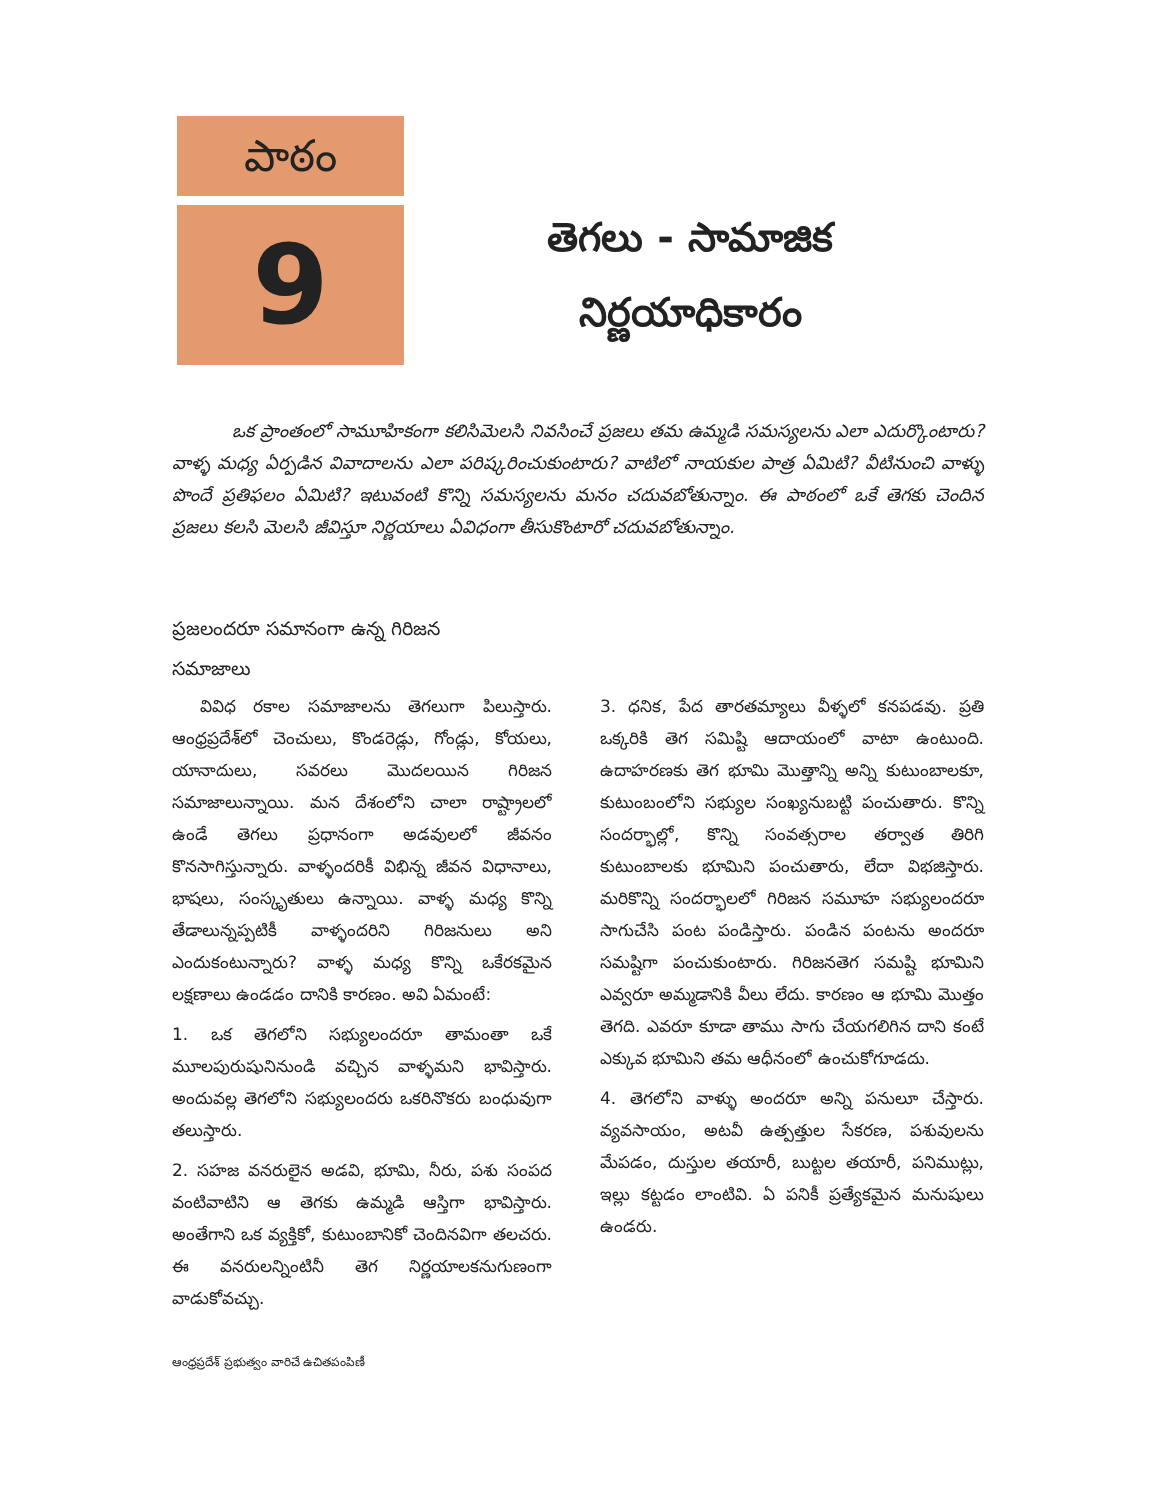పాఠం
9
తెగలు - సామాజిక
నిర్ణయాధికారం
ఒక ప్రాంతంలో సామూహికంగా కలిసిమెలసి నివసించే ప్రజలు తమ ఉమ్మడి సమస్యలను ఎలా ఎదుర్కొంటారు? వాళ్ళ మధ్య ఏర్పడిన వివాదాలను ఎలా పరిష్కరించుకుంటారు? వాటిలో నాయకుల పాత్ర ఏమిటి? వీటినుంచి వాళ్ళు పొందే ప్రతిఫలం ఏమిటి? ఇటువంటి కొన్ని సమస్యలను మనం చదువబోతున్నాం. ఈ పాఠంలో ఒకే తెగకు చెందిన ప్రజలు కలసి మెలసి జీవిస్తూ నిర్ణయాలు ఏవిధంగా తీసుకొంటారో చదువబోతున్నాం.
ప్రజలందరూ సమానంగా ఉన్న గిరిజన
సమాజాలు
వివిధ రకాల సమాజాలను తెగలుగా పిలుస్తారు. ఆంధ్రప్రదేశ్‌లో చెంచులు, కొండరెడ్లు, గోండ్లు, కోయలు, యానాదులు, సవరలు మొదలయిన గిరిజన సమాజాలున్నాయి. మన దేశంలోని చాలా రాష్ట్రాలలో ఉండే తెగలు ప్రధానంగా అడవులలో జీవనం కొనసాగిస్తున్నారు. వాళ్ళందరికీ విభిన్న జీవన విధానాలు, భాషలు, సంస్కృతులు ఉన్నాయి. వాళ్ళ మధ్య కొన్ని తేడాలున్నప్పటికీ వాళ్ళందరిని గిరిజనులు అని ఎందుకంటున్నారు? వాళ్ళ మధ్య కొన్ని ఒకేరకమైన లక్షణాలు ఉండడం దానికి కారణం. అవి ఏమంటే:
1. ఒక తెగలోని సభ్యులందరూ తామంతా ఒకే మూలపురుషునినుండి వచ్చిన వాళ్ళమని భావిస్తారు. అందువల్ల తెగలోని సభ్యులందరు ఒకరినొకరు బంధువుగా తలుస్తారు.
2. సహజ వనరులైన అడవి, భూమి, నీరు, పశు సంపద వంటివాటిని ఆ తెగకు ఉమ్మడి ఆస్తిగా భావిస్తారు. అంతేగాని ఒక వ్యక్తికో, కుటుంబానికో చెందినవిగా తలచరు. ఈ వనరులన్నింటినీ తెగ నిర్ణయాలకనుగుణంగా వాడుకోవచ్చు.
3. ధనిక, పేద తారతమ్యాలు వీళ్ళలో కనపడవు. ప్రతి ఒక్కరికి తెగ సమిష్టి ఆదాయంలో వాటా ఉంటుంది. ఉదాహరణకు తెగ భూమి మొత్తాన్ని అన్ని కుటుంబాలకూ, కుటుంబంలోని సభ్యుల సంఖ్యనుబట్టి పంచుతారు. కొన్ని సందర్భాల్లో, కొన్ని సంవత్సరాల తర్వాత తిరిగి కుటుంబాలకు భూమిని పంచుతారు, లేదా విభజిస్తారు. మరికొన్ని సందర్భాలలో గిరిజన సమూహ సభ్యులందరూ సాగుచేసి పంట పండిస్తారు. పండిన పంటను అందరూ సమష్టిగా పంచుకుంటారు. గిరిజనతెగ సమష్టి భూమిని ఎవ్వరూ అమ్మడానికి వీలు లేదు. కారణం ఆ భూమి మొత్తం తెగది. ఎవరూ కూడా తాము సాగు చేయగలిగిన దాని కంటే ఎక్కువ భూమిని తమ ఆధీనంలో ఉంచుకోగూడదు.
4. తెగలోని వాళ్ళు అందరూ అన్ని పనులూ చేస్తారు. వ్యవసాయం, అటవీ ఉత్పత్తుల సేకరణ, పశువులను మేపడం, దుస్తుల తయారీ, బుట్టల తయారీ, పనిముట్లు, ఇల్లు కట్టడం లాంటివి. ఏ పనికీ ప్రత్యేకమైన మనుషులు ఉండరు.
ఆంధ్రప్రదేశ్ ప్రభుత్వం వారిచే ఉచితపంపిణీ